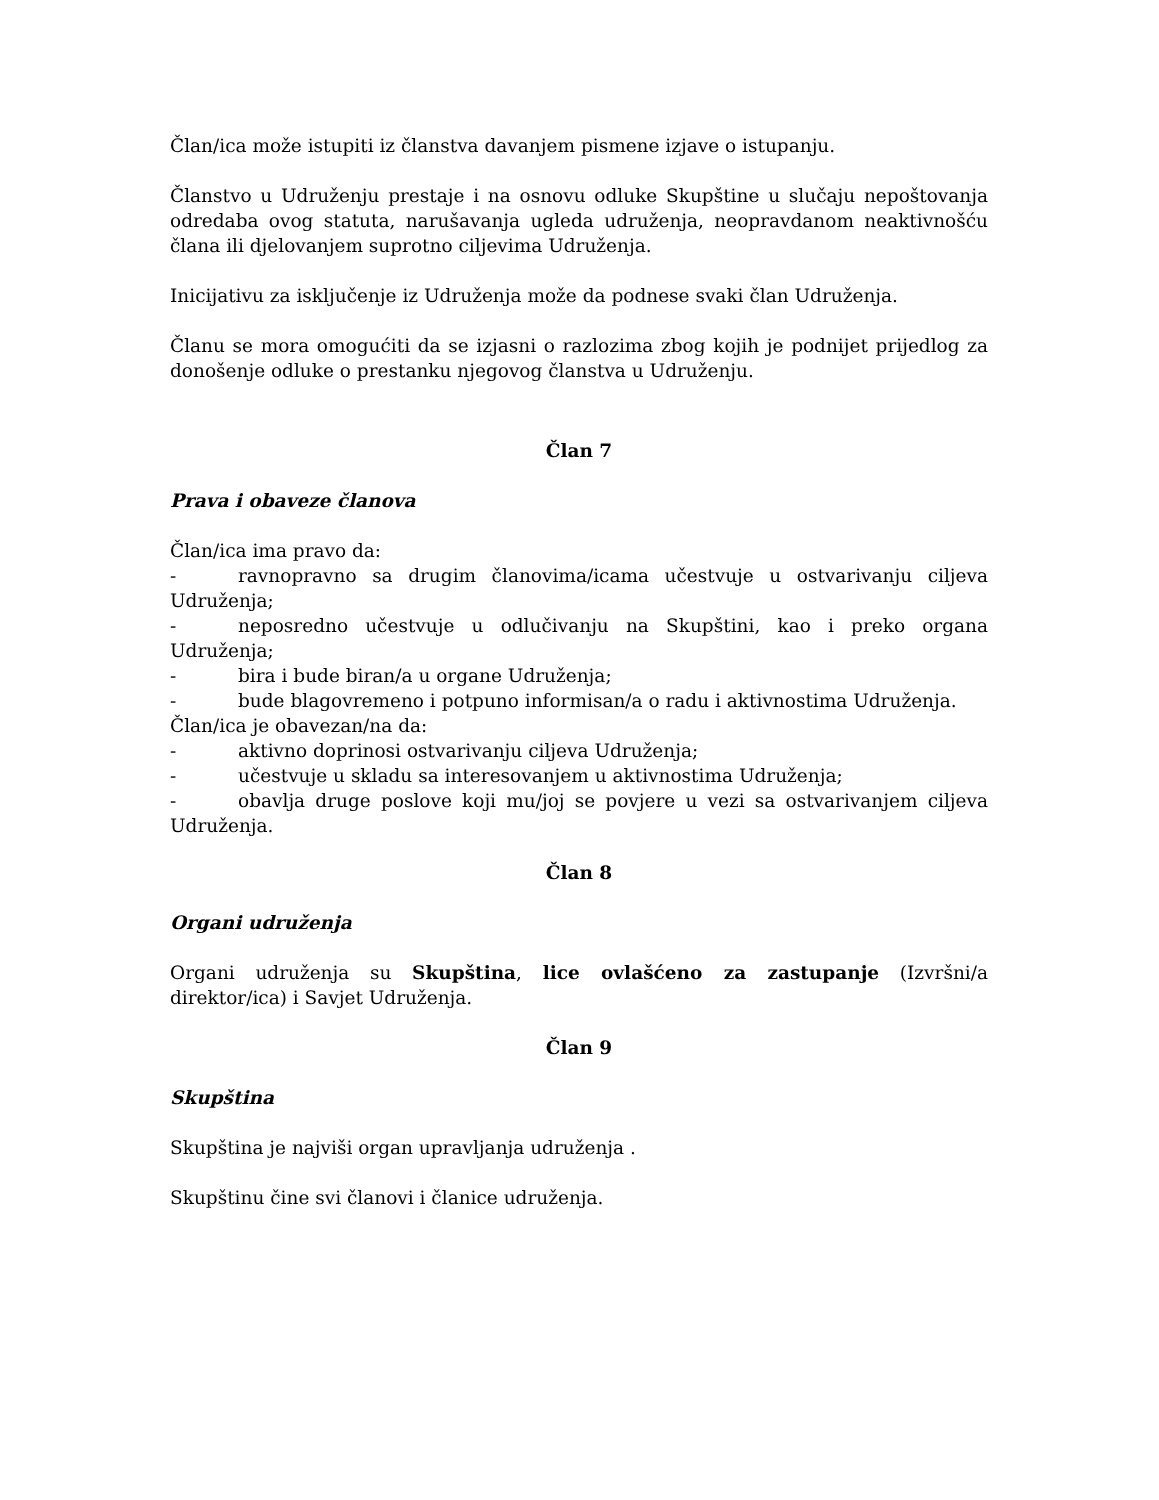Član/ica može istupiti iz članstva davanjem pismene izjave o istupanju.
Članstvo u Udruženju prestaje i na osnovu odluke Skupštine u slučaju nepoštovanja odredaba ovog statuta, narušavanja ugleda udruženja, neopravdanom neaktivnošću člana ili djelovanjem suprotno ciljevima Udruženja.
Inicijativu za isključenje iz Udruženja može da podnese svaki član Udruženja.
Članu se mora omogućiti da se izjasni o razlozima zbog kojih je podnijet prijedlog za donošenje odluke o prestanku njegovog članstva u Udruženju.
Član 7
Prava i obaveze članova
Član/ica ima pravo da:
- ravnopravno sa drugim članovima/icama učestvuje u ostvarivanju ciljeva Udruženja;
- neposredno učestvuje u odlučivanju na Skupštini, kao i preko organa Udruženja;
- bira i bude biran/a u organe Udruženja;
- bude blagovremeno i potpuno informisan/a o radu i aktivnostima Udruženja.
Član/ica je obavezan/na da:
- aktivno doprinosi ostvarivanju ciljeva Udruženja;
- učestvuje u skladu sa interesovanjem u aktivnostima Udruženja;
- obavlja druge poslove koji mu/joj se povjere u vezi sa ostvarivanjem ciljeva Udruženja.
Član 8
Organi udruženja
Organi udruženja su Skupština, lice ovlašćeno za zastupanje (Izvršni/a direktor/ica) i Savjet Udruženja.
Član 9
Skupština
Skupština je najviši organ upravljanja udruženja .
Skupštinu čine svi članovi i članice udruženja.